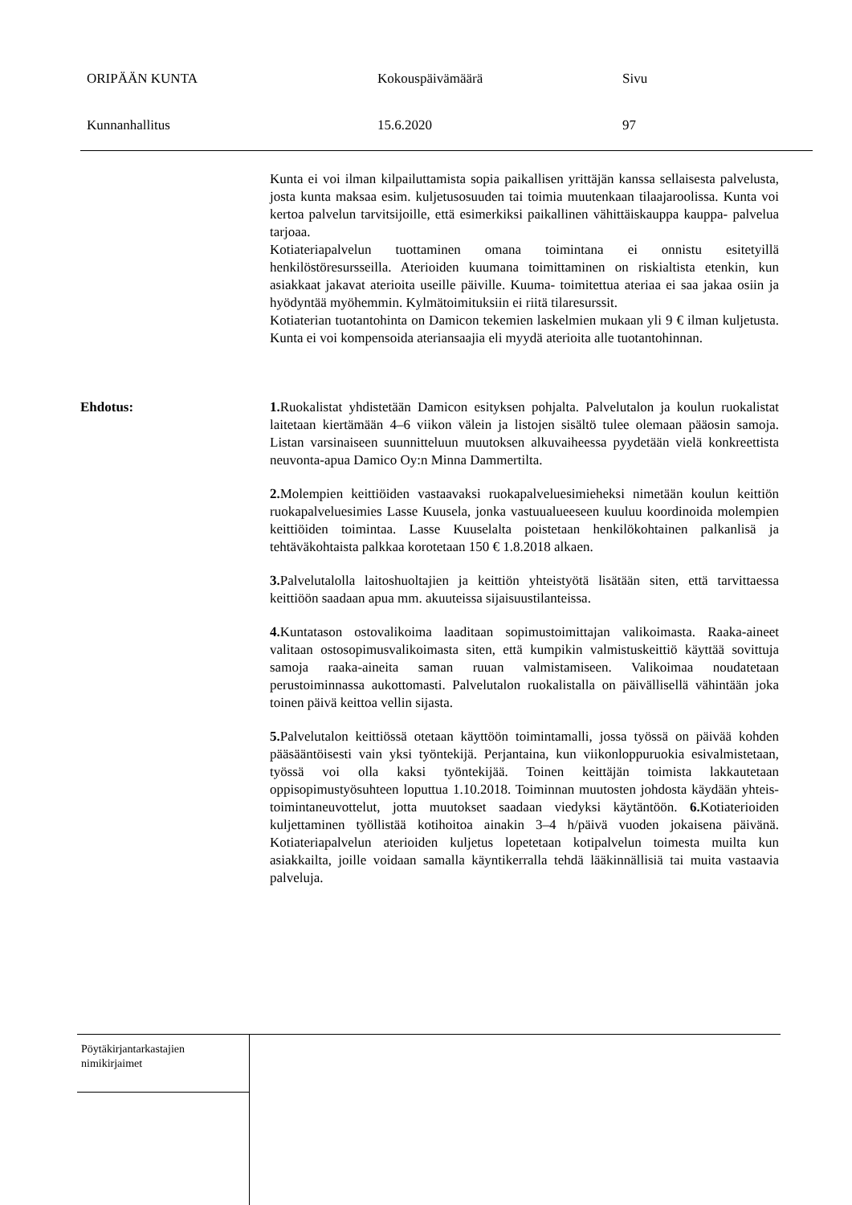ORIPÄÄN KUNTA Kokouspäivämäärä Sivu
Kunnanhallitus 15.6.2020 97
Kunta ei voi ilman kilpailuttamista sopia paikallisen yrittäjän kanssa sellaisesta palvelusta, josta kunta maksaa esim. kuljetusosuuden tai toimia muutenkaan tilaajaroolissa. Kunta voi kertoa palvelun tarvitsijoille, että esimerkiksi paikallinen vähittäiskauppa kauppa- palvelua tarjoaa.
Kotiateriapalvelun tuottaminen omana toimintana ei onnistu esitetyillä henkilöstöresursseilla. Aterioiden kuumana toimittaminen on riskialtista etenkin, kun asiakkaat jakavat aterioita useille päiville. Kuuma- toimitettua ateriaa ei saa jakaa osiin ja hyödyntää myöhemmin. Kylmätoimituksiin ei riitä tilaresurssit.
Kotiaterian tuotantohinta on Damicon tekemien laskelmien mukaan yli 9 € ilman kuljetusta. Kunta ei voi kompensoida ateriansaajia eli myydä aterioita alle tuotantohinnan.
Ehdotus: 1. Ruokalistat yhdistetään Damicon esityksen pohjalta. Palvelutalon ja koulun ruokalistat laitetaan kiertämään 4–6 viikon välein ja listojen sisältö tulee olemaan pääosin samoja. Listan varsinaiseen suunnitteluun muutoksen alkuvaiheessa pyydetään vielä konkreettista neuvonta-apua Damico Oy:n Minna Dammertilta.
2. Molempien keittiöiden vastaavaksi ruokapalveluesimieheksi nimetään koulun keittiön ruokapalveluesimies Lasse Kuusela, jonka vastuualueeseen kuuluu koordinoida molempien keittiöiden toimintaa. Lasse Kuuselalta poistetaan henkilökohtainen palkanlisä ja tehtäväkohtaista palkkaa korotetaan 150 € 1.8.2018 alkaen.
3. Palvelutalolla laitoshuoltajien ja keittiön yhteistyötä lisätään siten, että tarvittaessa keittiöön saadaan apua mm. akuuteissa sijaisuustilanteissa.
4. Kuntatason ostovalikoima laaditaan sopimustoimittajan valikoimasta. Raaka-aineet valitaan ostosopimusvalikoimasta siten, että kumpikin valmistuskeittiö käyttää sovittuja samoja raaka-aineita saman ruuan valmistamiseen. Valikoimaa noudatetaan perustoiminnassa aukottomasti. Palvelutalon ruokalistalla on päivällisellä vähintään joka toinen päivä keittoa vellin sijasta.
5. Palvelutalon keittiössä otetaan käyttöön toimintamalli, jossa työssä on päivää kohden pääsääntöisesti vain yksi työntekijä. Perjantaina, kun viikonloppuruokia esivalmistetaan, työssä voi olla kaksi työntekijää. Toinen keittäjän toimista lakkautetaan oppisopimustyösuhteen loputtua 1.10.2018. Toiminnan muutosten johdosta käydään yhteis-toimintaneuvottelut, jotta muutokset saadaan viedyksi käytäntöön. 6. Kotiaterioiden kuljettaminen työllistää kotihoitoa ainakin 3–4 h/päivä vuoden jokaisena päivänä. Kotiateriapalvelun aterioiden kuljetus lopetetaan kotipalvelun toimesta muilta kun asiakkailta, joille voidaan samalla käyntikerralla tehdä lääkinnällisiä tai muita vastaavia palveluja.
Pöytäkirjantarkastajien
nimikirjaimet